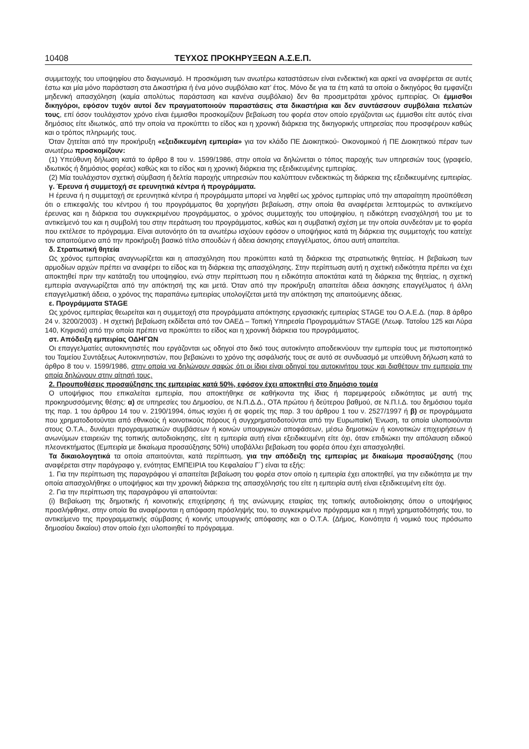10408 ΤΕΥΧΟΣ ΠΡΟΚΗΡΥΞΕΩΝ Α.Σ.Ε.Π.
συμμετοχής του υποψηφίου στο διαγωνισμό. Η προσκόμιση των ανωτέρω καταστάσεων είναι ενδεικτική και αρκεί να αναφέρεται σε αυτές έστω και μία μόνο παράσταση στα Δικαστήρια ή ένα μόνο συμβόλαιο κατ’ έτος. Μόνο δε για τα έτη κατά τα οποία ο δικηγόρος θα εμφανίζει μηδενική απασχόληση (καμία απολύτως παράσταση και κανένα συμβόλαιο) δεν θα προσμετράται χρόνος εμπειρίας. Οι έμμισθοι δικηγόροι, εφόσον τυχόν αυτοί δεν πραγματοποιούν παραστάσεις στα δικαστήρια και δεν συντάσσουν συμβόλαια πελατών τους, επί όσον τουλάχιστον χρόνο είναι έμμισθοι προσκομίζουν βεβαίωση του φορέα στον οποίο εργάζονται ως έμμισθοι είτε αυτός είναι δημόσιος είτε ιδιωτικός, από την οποία να προκύπτει το είδος και η χρονική διάρκεια της δικηγορικής υπηρεσίας που προσφέρουν καθώς και ο τρόπος πληρωμής τους.
Όταν ζητείται από την προκήρυξη «εξειδικευμένη εμπειρία» για τον κλάδο ΠΕ Διοικητικού- Οικονομικού ή ΠΕ Διοικητικού πέραν των ανωτέρω προσκομίζουν:
(1) Υπεύθυνη δήλωση κατά το άρθρο 8 του ν. 1599/1986, στην οποία να δηλώνεται ο τόπος παροχής των υπηρεσιών τους (γραφείο, ιδιωτικός ή δημόσιος φορέας) καθώς και το είδος και η χρονική διάρκεια της εξειδικευμένης εμπειρίας.
(2) Μία τουλάχιστον σχετική σύμβαση ή δελτία παροχής υπηρεσιών που καλύπτουν ενδεικτικώς τη διάρκεια της εξειδικευμένης εμπειρίας.
γ. Έρευνα ή συμμετοχή σε ερευνητικά κέντρα ή προγράμματα.
Η έρευνα ή η συμμετοχή σε ερευνητικά κέντρα ή προγράμματα μπορεί να ληφθεί ως χρόνος εμπειρίας υπό την απαραίτητη προϋπόθεση ότι ο επικεφαλής του κέντρου ή του προγράμματος θα χορηγήσει βεβαίωση, στην οποία θα αναφέρεται λεπτομερώς το αντικείμενο έρευνας και η διάρκεια του συγκεκριμένου προγράμματος, ο χρόνος συμμετοχής του υποψηφίου, η ειδικότερη ενασχόλησή του με το αντικείμενό του και η συμβολή του στην περάτωση του προγράμματος, καθώς και η συμβατική σχέση με την οποία συνδεόταν με το φορέα που εκτέλεσε το πρόγραμμα. Είναι αυτονόητο ότι τα ανωτέρω ισχύουν εφόσον ο υποψήφιος κατά τη διάρκεια της συμμετοχής του κατείχε τον απαιτούμενο από την προκήρυξη βασικό τίτλο σπουδών ή άδεια άσκησης επαγγέλματος, όπου αυτή απαιτείται.
δ. Στρατιωτική θητεία
Ως χρόνος εμπειρίας αναγνωρίζεται και η απασχόληση που προκύπτει κατά τη διάρκεια της στρατιωτικής θητείας. Η βεβαίωση των αρμοδίων αρχών πρέπει να αναφέρει το είδος και τη διάρκεια της απασχόλησης. Στην περίπτωση αυτή η σχετική ειδικότητα πρέπει να έχει αποκτηθεί πριν την κατάταξη του υποψηφίου, ενώ στην περίπτωση που η ειδικότητα αποκτάται κατά τη διάρκεια της θητείας, η σχετική εμπειρία αναγνωρίζεται από την απόκτησή της και μετά. Όταν από την προκήρυξη απαιτείται άδεια άσκησης επαγγέλματος ή άλλη επαγγελματική άδεια, ο χρόνος της παραπάνω εμπειρίας υπολογίζεται μετά την απόκτηση της απαιτούμενης άδειας.
ε. Προγράμματα STAGE
Ως χρόνος εμπειρίας θεωρείται και η συμμετοχή στα προγράμματα απόκτησης εργασιακής εμπειρίας STAGE του Ο.Α.Ε.Δ. (παρ. 8 άρθρο 24 ν. 3200/2003) . Η σχετική βεβαίωση εκδίδεται από τον ΟΑΕΔ – Τοπική Υπηρεσία Προγραμμάτων STAGE (Λεωφ. Τατοΐου 125 και Λύρα 140, Κηφισιά) από την οποία πρέπει να προκύπτει το είδος και η χρονική διάρκεια του προγράμματος.
στ. Απόδειξη εμπειρίας ΟΔΗΓΩΝ
Οι επαγγελματίες αυτοκινητιστές που εργάζονται ως οδηγοί στο δικό τους αυτοκίνητο αποδεικνύουν την εμπειρία τους με πιστοποιητικό του Ταμείου Συντάξεως Αυτοκινητιστών, που βεβαιώνει το χρόνο της ασφάλισής τους σε αυτό σε συνδυασμό με υπεύθυνη δήλωση κατά το άρθρο 8 του ν. 1599/1986, στην οποία να δηλώνουν σαφώς ότι οι ίδιοι είναι οδηγοί του αυτοκινήτου τους και διαθέτουν την εμπειρία την οποία δηλώνουν στην αίτησή τους.
2. Προυποθέσεις προσαύξησης της εμπειρίας κατά 50%, εφόσον έχει αποκτηθεί στο δημόσιο τομέα
Ο υποψήφιος που επικαλείται εμπειρία, που αποκτήθηκε σε καθήκοντα της ίδιας ή παρεμφερούς ειδικότητας με αυτή της προκηρυσσόμενης θέσης: α) σε υπηρεσίες του Δημοσίου, σε Ν.Π.Δ.Δ., ΟΤΑ πρώτου ή δεύτερου βαθμού, σε Ν.Π.Ι.Δ. του δημόσιου τομέα της παρ. 1 του άρθρου 14 του ν. 2190/1994, όπως ισχύει ή σε φορείς της παρ. 3 του άρθρου 1 του ν. 2527/1997 ή β) σε προγράμματα που χρηματοδοτούνται από εθνικούς ή κοινοτικούς πόρους ή συγχρηματοδοτούνται από την Ευρωπαϊκή Ένωση, τα οποία υλοποιούνται στους Ο.Τ.Α., δυνάμει προγραμματικών συμβάσεων ή κοινών υπουργικών αποφάσεων, μέσω δημοτικών ή κοινοτικών επιχειρήσεων ή ανωνύμων εταιρειών της τοπικής αυτοδιοίκησης, είτε η εμπειρία αυτή είναι εξειδικευμένη είτε όχι, όταν επιδιώκει την απόλαυση ειδικού πλεονεκτήματος (Εμπειρία με δικαίωμα προσαύξησης 50%) υποβάλλει βεβαίωση του φορέα όπου έχει απασχοληθεί.
Τα δικαιολογητικά τα οποία απαιτούνται, κατά περίπτωση, για την απόδειξη της εμπειρίας με δικαίωμα προσαύξησης (που αναφέρεται στην παράγραφο γ, ενότητας ΕΜΠΕΙΡΙΑ του Κεφαλαίου Γ΄) είναι τα εξής:
1. Για την περίπτωση της παραγράφου γi απαιτείται βεβαίωση του φορέα στον οποίο η εμπειρία έχει αποκτηθεί, για την ειδικότητα με την οποία απασχολήθηκε ο υποψήφιος και την χρονική διάρκεια της απασχόλησής του είτε η εμπειρία αυτή είναι εξειδικευμένη είτε όχι.
2. Για την περίπτωση της παραγράφου γii απαιτούνται:
(i) Βεβαίωση της δημοτικής ή κοινοτικής επιχείρησης ή της ανώνυμης εταιρίας της τοπικής αυτοδιοίκησης όπου ο υποψήφιος προσλήφθηκε, στην οποία θα αναφέρονται η απόφαση πρόσληψής του, το συγκεκριμένο πρόγραμμα και η πηγή χρηματοδότησής του, το αντικείμενο της προγραμματικής σύμβασης ή κοινής υπουργικής απόφασης και ο Ο.Τ.Α. (Δήμος, Κοινότητα ή νομικό τους πρόσωπο δημοσίου δικαίου) στον οποίο έχει υλοποιηθεί το πρόγραμμα.